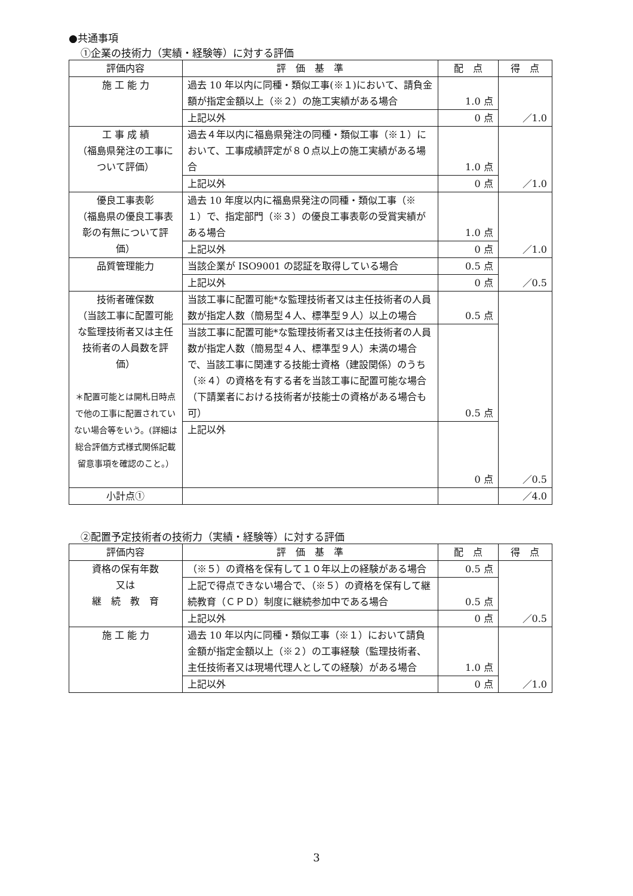●共通事項
①企業の技術力（実績・経験等）に対する評価
| 評価内容 | 評 価 基 準 | 配 点 | 得 点 |
| --- | --- | --- | --- |
| 施 工 能 力 | 過去 10 年以内に同種・類似工事(※１)において、請負金額が指定金額以上（※２）の施工実績がある場合 | 1.0 点 | ／1.0 |
| | 上記以外 | 0 点 | |
| 工 事 成 績 （福島県発注の工事について評価） | 過去４年以内に福島県発注の同種・類似工事（※１）において、工事成績評定が８０点以上の施工実績がある場合 | 1.0 点 | ／1.0 |
| | 上記以外 | 0 点 | |
| 優良工事表彰 （福島県の優良工事表彰の有無について評価） | 過去 10 年度以内に福島県発注の同種・類似工事（※１）で、指定部門（※３）の優良工事表彰の受賞実績がある場合 | 1.0 点 | ／1.0 |
| | 上記以外 | 0 点 | |
| 品質管理能力 | 当該企業が ISO9001 の認証を取得している場合 | 0.5 点 | ／0.5 |
| | 上記以外 | 0 点 | |
| 技術者確保数 （当該工事に配置可能な監理技術者又は主任技術者の人員数を評価） ＊配置可能とは開札日時点で他の工事に配置されていない場合等をいう。(詳細は総合評価方式様式関係記載留意事項を確認のこと。） | 当該工事に配置可能*な監理技術者又は主任技術者の人員数が指定人数（簡易型４人、標準型９人）以上の場合 | 0.5 点 | ／0.5 |
| | 当該工事に配置可能*な監理技術者又は主任技術者の人員数が指定人数（簡易型４人、標準型９人）未満の場合で、当該工事に関連する技能士資格（建設関係）のうち（※４）の資格を有する者を当該工事に配置可能な場合（下請業者における技術者が技能士の資格がある場合も可） | 0.5 点 | |
| | 上記以外 | 0 点 | |
| 小計点① | | | ／4.0 |
②配置予定技術者の技術力（実績・経験等）に対する評価
| 評価内容 | 評 価 基 準 | 配 点 | 得 点 |
| --- | --- | --- | --- |
| 資格の保有年数 又は 継 続 教 育 | （※５）の資格を保有して１０年以上の経験がある場合 | 0.5 点 | ／0.5 |
| | 上記で得点できない場合で、（※５）の資格を保有して継続教育（ＣＰＤ）制度に継続参加中である場合 | 0.5 点 | |
| | 上記以外 | 0 点 | |
| 施 工 能 力 | 過去 10 年以内に同種・類似工事（※１）において請負金額が指定金額以上（※２）の工事経験（監理技術者、主任技術者又は現場代理人としての経験）がある場合 | 1.0 点 | ／1.0 |
| | 上記以外 | 0 点 | |
3